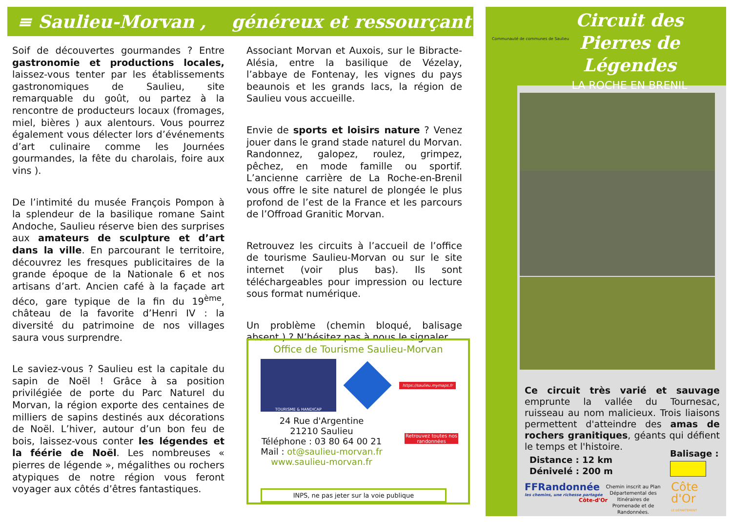≡ Saulieu-Morvan , généreux et ressourçant
Soif de découvertes gourmandes ? Entre gastronomie et productions locales, laissez-vous tenter par les établissements gastronomiques de Saulieu, site remarquable du goût, ou partez à la rencontre de producteurs locaux (fromages, miel, bières ) aux alentours. Vous pourrez également vous délecter lors d’événements d’art culinaire comme les Journées gourmandes, la fête du charolais, foire aux vins ).
De l’intimité du musée François Pompon à la splendeur de la basilique romane Saint Andoche, Saulieu réserve bien des surprises aux amateurs de sculpture et d’art dans la ville. En parcourant le territoire, découvrez les fresques publicitaires de la grande époque de la Nationale 6 et nos artisans d’art. Ancien café à la façade art déco, gare typique de la fin du 19<sup>ème</sup>, château de la favorite d’Henri IV : la diversité du patrimoine de nos villages saura vous surprendre.
Le saviez-vous ? Saulieu est la capitale du sapin de Noël ! Grâce à sa position privilégiée de porte du Parc Naturel du Morvan, la région exporte des centaines de milliers de sapins destinés aux décorations de Noël. L’hiver, autour d’un bon feu de bois, laissez-vous conter les légendes et la féérie de Noël. Les nombreuses « pierres de légende », mégalithes ou rochers atypiques de notre région vous feront voyager aux côtés d’êtres fantastiques.
Associant Morvan et Auxois, sur le Bibracte-Alésia, entre la basilique de Vézelay, l’abbaye de Fontenay, les vignes du pays beaunois et les grands lacs, la région de Saulieu vous accueille.
Envie de sports et loisirs nature ? Venez jouer dans le grand stade naturel du Morvan. Randonnez, galopez, roulez, grimpez, pêchez, en mode famille ou sportif. L’ancienne carrière de La Roche-en-Brenil vous offre le site naturel de plongée le plus profond de l’est de la France et les parcours de l’Offroad Granitic Morvan.
Retrouvez les circuits à l’accueil de l’office de tourisme Saulieu-Morvan ou sur le site internet (voir plus bas). Ils sont téléchargeables pour impression ou lecture sous format numérique.
Un problème (chemin bloqué, balisage absent ) ? N’hésitez pas à nous le signaler.
Office de Tourisme Saulieu-Morvan
TOURISME & HANDICAP
https://saulieu.mymaps.fr
24 Rue d'Argentine
21210 Saulieu
Téléphone : 03 80 64 00 21
Mail : ot@saulieu-morvan.fr
www.saulieu-morvan.fr
Retrouvez toutes nos randonnées
INPS, ne pas jeter sur la voie publique
Communauté de communes de Saulieu
Circuit des Pierres de Légendes
LA ROCHE EN BRENIL
Ce circuit très varié et sauvage emprunte la vallée du Tournesac, ruisseau au nom malicieux. Trois liaisons permettent d'atteindre des amas de rochers granitiques, géants qui défient le temps et l'histoire.
Distance : 12 km
Dénivelé : 200 m
Balisage :
FFRandonnée
les chemins, une richesse partagée
Côte-d'Or
Chemin inscrit au Plan Départemental des Itinéraires de Promenade et de Randonnées.
Côte
d'Or
LE DÉPARTEMENT